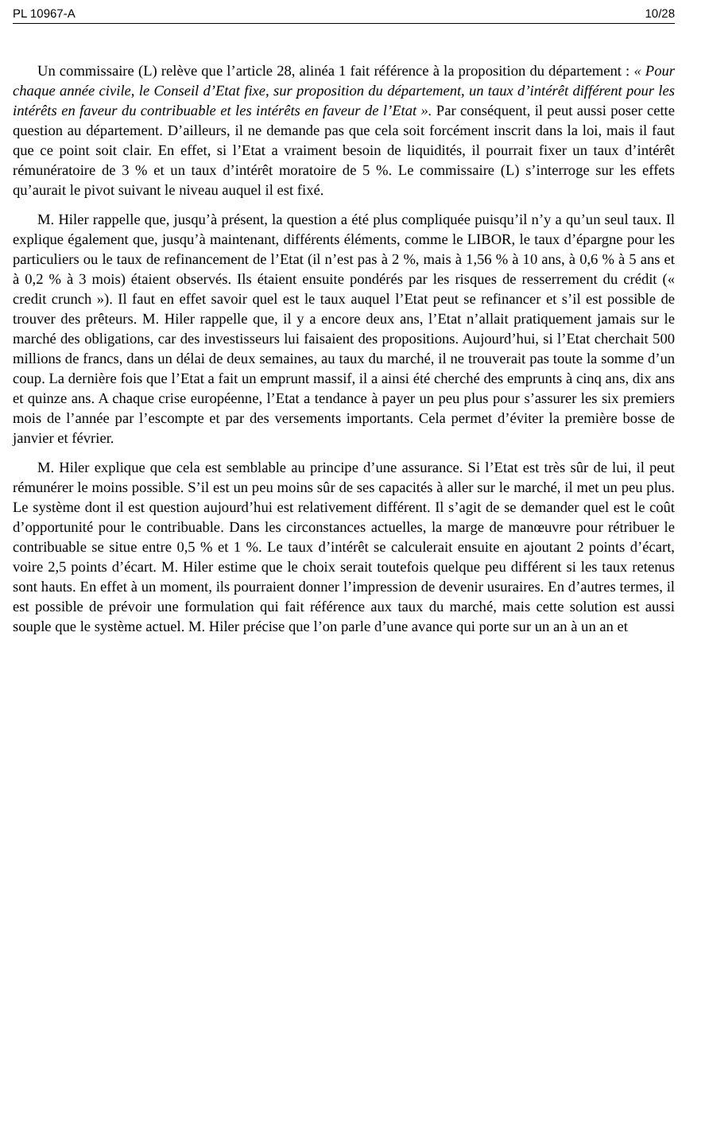PL 10967-A 10/28
Un commissaire (L) relève que l’article 28, alinéa 1 fait référence à la proposition du département : « Pour chaque année civile, le Conseil d’Etat fixe, sur proposition du département, un taux d’intérêt différent pour les intérêts en faveur du contribuable et les intérêts en faveur de l’Etat ». Par conséquent, il peut aussi poser cette question au département. D’ailleurs, il ne demande pas que cela soit forcément inscrit dans la loi, mais il faut que ce point soit clair. En effet, si l’Etat a vraiment besoin de liquidités, il pourrait fixer un taux d’intérêt rémunératoire de 3 % et un taux d’intérêt moratoire de 5 %. Le commissaire (L) s’interroge sur les effets qu’aurait le pivot suivant le niveau auquel il est fixé.
M. Hiler rappelle que, jusqu’à présent, la question a été plus compliquée puisqu’il n’y a qu’un seul taux. Il explique également que, jusqu’à maintenant, différents éléments, comme le LIBOR, le taux d’épargne pour les particuliers ou le taux de refinancement de l’Etat (il n’est pas à 2 %, mais à 1,56 % à 10 ans, à 0,6 % à 5 ans et à 0,2 % à 3 mois) étaient observés. Ils étaient ensuite pondérés par les risques de resserrement du crédit (« credit crunch »). Il faut en effet savoir quel est le taux auquel l’Etat peut se refinancer et s’il est possible de trouver des prêteurs. M. Hiler rappelle que, il y a encore deux ans, l’Etat n’allait pratiquement jamais sur le marché des obligations, car des investisseurs lui faisaient des propositions. Aujourd’hui, si l’Etat cherchait 500 millions de francs, dans un délai de deux semaines, au taux du marché, il ne trouverait pas toute la somme d’un coup. La dernière fois que l’Etat a fait un emprunt massif, il a ainsi été cherché des emprunts à cinq ans, dix ans et quinze ans. A chaque crise européenne, l’Etat a tendance à payer un peu plus pour s’assurer les six premiers mois de l’année par l’escompte et par des versements importants. Cela permet d’éviter la première bosse de janvier et février.
M. Hiler explique que cela est semblable au principe d’une assurance. Si l’Etat est très sûr de lui, il peut rémunérer le moins possible. S’il est un peu moins sûr de ses capacités à aller sur le marché, il met un peu plus. Le système dont il est question aujourd’hui est relativement différent. Il s’agit de se demander quel est le coût d’opportunité pour le contribuable. Dans les circonstances actuelles, la marge de manœuvre pour rétribuer le contribuable se situe entre 0,5 % et 1 %. Le taux d’intérêt se calculerait ensuite en ajoutant 2 points d’écart, voire 2,5 points d’écart. M. Hiler estime que le choix serait toutefois quelque peu différent si les taux retenus sont hauts. En effet à un moment, ils pourraient donner l’impression de devenir usuraires. En d’autres termes, il est possible de prévoir une formulation qui fait référence aux taux du marché, mais cette solution est aussi souple que le système actuel. M. Hiler précise que l’on parle d’une avance qui porte sur un an à un an et